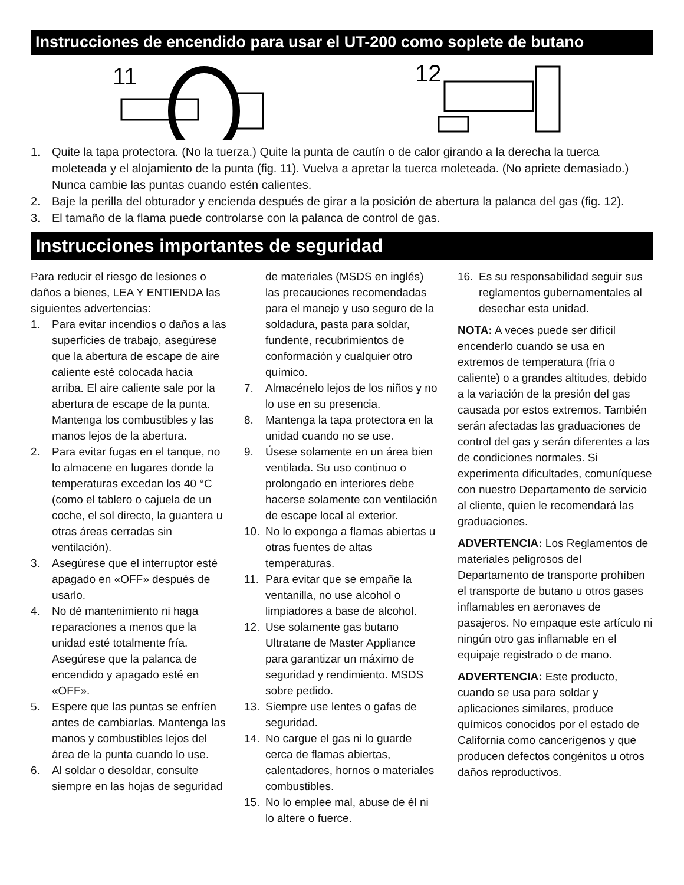Instrucciones de encendido para usar el UT-200 como soplete de butano
11
12
1. Quite la tapa protectora. (No la tuerza.) Quite la punta de cautín o de calor girando a la derecha la tuerca moleteada y el alojamiento de la punta (fig. 11). Vuelva a apretar la tuerca moleteada. (No apriete demasiado.) Nunca cambie las puntas cuando estén calientes.
2. Baje la perilla del obturador y encienda después de girar a la posición de abertura la palanca del gas (fig. 12).
3. El tamaño de la flama puede controlarse con la palanca de control de gas.
Instrucciones importantes de seguridad
Para reducir el riesgo de lesiones o daños a bienes, LEA Y ENTIENDA las siguientes advertencias:
1. Para evitar incendios o daños a las superficies de trabajo, asegúrese que la abertura de escape de aire caliente esté colocada hacia arriba. El aire caliente sale por la abertura de escape de la punta. Mantenga los combustibles y las manos lejos de la abertura.
2. Para evitar fugas en el tanque, no lo almacene en lugares donde la temperaturas excedan los 40 °C (como el tablero o cajuela de un coche, el sol directo, la guantera u otras áreas cerradas sin ventilación).
3. Asegúrese que el interruptor esté apagado en «OFF» después de usarlo.
4. No dé mantenimiento ni haga reparaciones a menos que la unidad esté totalmente fría. Asegúrese que la palanca de encendido y apagado esté en «OFF».
5. Espere que las puntas se enfríen antes de cambiarlas. Mantenga las manos y combustibles lejos del área de la punta cuando lo use.
6. Al soldar o desoldar, consulte siempre en las hojas de seguridad
de materiales (MSDS en inglés) las precauciones recomendadas para el manejo y uso seguro de la soldadura, pasta para soldar, fundente, recubrimientos de conformación y cualquier otro químico.
7. Almacénelo lejos de los niños y no lo use en su presencia.
8. Mantenga la tapa protectora en la unidad cuando no se use.
9. Úsese solamente en un área bien ventilada. Su uso continuo o prolongado en interiores debe hacerse solamente con ventilación de escape local al exterior.
10. No lo exponga a flamas abiertas u otras fuentes de altas temperaturas.
11. Para evitar que se empañe la ventanilla, no use alcohol o limpiadores a base de alcohol.
12. Use solamente gas butano Ultratane de Master Appliance para garantizar un máximo de seguridad y rendimiento. MSDS sobre pedido.
13. Siempre use lentes o gafas de seguridad.
14. No cargue el gas ni lo guarde cerca de flamas abiertas, calentadores, hornos o materiales combustibles.
15. No lo emplee mal, abuse de él ni lo altere o fuerce.
16. Es su responsabilidad seguir sus reglamentos gubernamentales al desechar esta unidad.
NOTA: A veces puede ser difícil encenderlo cuando se usa en extremos de temperatura (fría o caliente) o a grandes altitudes, debido a la variación de la presión del gas causada por estos extremos. También serán afectadas las graduaciones de control del gas y serán diferentes a las de condiciones normales. Si experimenta dificultades, comuníquese con nuestro Departamento de servicio al cliente, quien le recomendará las graduaciones.
ADVERTENCIA: Los Reglamentos de materiales peligrosos del Departamento de transporte prohíben el transporte de butano u otros gases inflamables en aeronaves de pasajeros. No empaque este artículo ni ningún otro gas inflamable en el equipaje registrado o de mano.
ADVERTENCIA: Este producto, cuando se usa para soldar y aplicaciones similares, produce químicos conocidos por el estado de California como cancerígenos y que producen defectos congénitos u otros daños reproductivos.